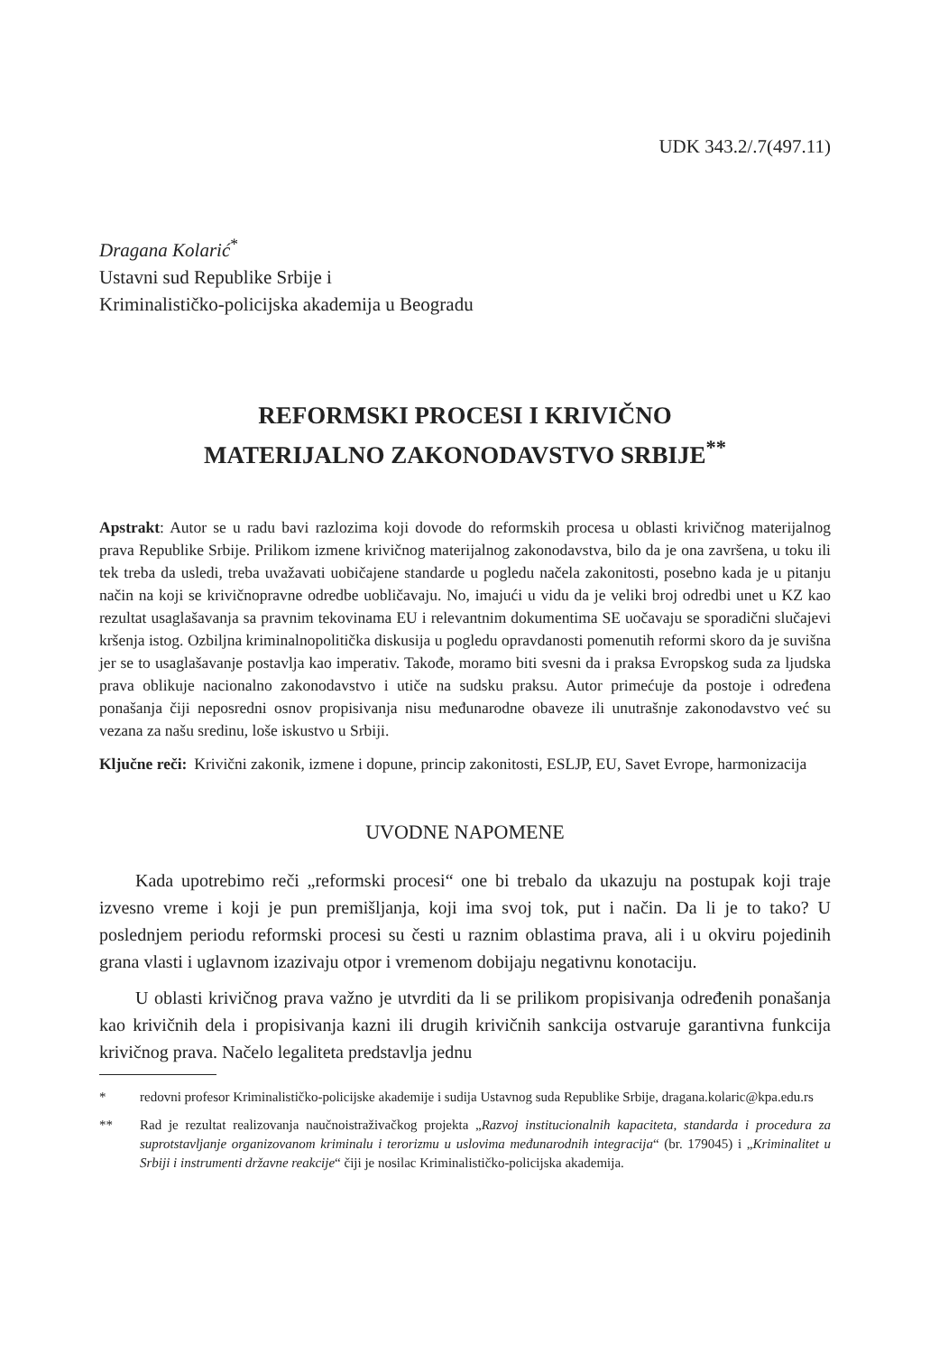UDK 343.2/.7(497.11)
Dragana Kolarić<sup>*</sup>
Ustavni sud Republike Srbije i
Kriminalističko-policijska akademija u Beogradu
REFORMSKI PROCESI I KRIVIČNO
MATERIJALNO ZAKONODAVSTVO SRBIJE<sup>**</sup>
Apstrakt: Autor se u radu bavi razlozima koji dovode do reformskih procesa u oblasti krivičnog materijalnog prava Republike Srbije. Prilikom izmene krivičnog materijalnog zakonodavstva, bilo da je ona završena, u toku ili tek treba da usledi, treba uvažavati uobičajene standarde u pogledu načela zakonitosti, posebno kada je u pitanju način na koji se krivičnopravne odredbe uobličavaju. No, imajući u vidu da je veliki broj odredbi unet u KZ kao rezultat usaglašavanja sa pravnim tekovinama EU i relevantnim dokumentima SE uočavaju se sporadični slučajevi kršenja istog. Ozbiljna kriminalnopolitička diskusija u pogledu opravdanosti pomenutih reformi skoro da je suvišna jer se to usaglašavanje postavlja kao imperativ. Takođe, moramo biti svesni da i praksa Evropskog suda za ljudska prava oblikuje nacionalno zakonodavstvo i utiče na sudsku praksu. Autor primećuje da postoje i određena ponašanja čiji neposredni osnov propisivanja nisu međunarodne obaveze ili unutrašnje zakonodavstvo već su vezana za našu sredinu, loše iskustvo u Srbiji.
Ključne reči: Krivični zakonik, izmene i dopune, princip zakonitosti, ESLJP, EU, Savet Evrope, harmonizacija
UVODNE NAPOMENE
Kada upotrebimo reči „reformski procesi“ one bi trebalo da ukazuju na postupak koji traje izvesno vreme i koji je pun premišljanja, koji ima svoj tok, put i način. Da li je to tako? U poslednjem periodu reformski procesi su česti u raznim oblastima prava, ali i u okviru pojedinih grana vlasti i uglavnom izazivaju otpor i vremenom dobijaju negativnu konotaciju.
U oblasti krivičnog prava važno je utvrditi da li se prilikom propisivanja određenih ponašanja kao krivičnih dela i propisivanja kazni ili drugih krivičnih sankcija ostvaruje garantivna funkcija krivičnog prava. Načelo legaliteta predstavlja jednu
* redovni profesor Kriminalističko-policijske akademije i sudija Ustavnog suda Republike Srbije, dragana.kolaric@kpa.edu.rs
** Rad je rezultat realizovanja naučnoistraživačkog projekta „Razvoj institucionalnih kapaciteta, standarda i procedura za suprotstavljanje organizovanom kriminalu i terorizmu u uslovima međunarodnih integracija“ (br. 179045) i „Kriminalitet u Srbiji i instrumenti državne reakcije“ čiji je nosilac Kriminalističko-policijska akademija.